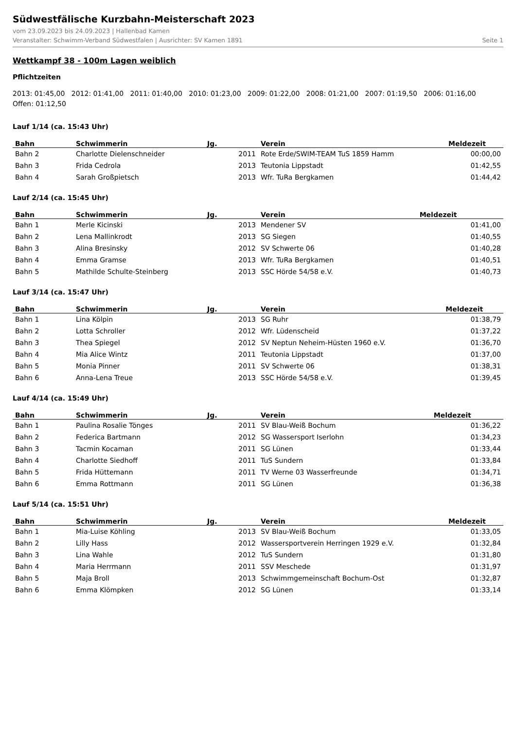Südwestfälische Kurzbahn-Meisterschaft 2023
vom 23.09.2023 bis 24.09.2023 | Hallenbad Kamen
Veranstalter: Schwimm-Verband Südwestfalen | Ausrichter: SV Kamen 1891 Seite 1
Wettkampf 38 - 100m Lagen weiblich
Pflichtzeiten
2013: 01:45,00 2012: 01:41,00 2011: 01:40,00 2010: 01:23,00 2009: 01:22,00 2008: 01:21,00 2007: 01:19,50 2006: 01:16,00
Offen: 01:12,50
Lauf 1/14 (ca. 15:43 Uhr)
| Bahn | Schwimmerin | Jg. | Verein | Meldezeit |
| --- | --- | --- | --- | --- |
| Bahn 2 | Charlotte Dielenschneider | 2011 | Rote Erde/SWIM-TEAM TuS 1859 Hamm | 00:00,00 |
| Bahn 3 | Frida Cedrola | 2013 | Teutonia Lippstadt | 01:42,55 |
| Bahn 4 | Sarah Großpietsch | 2013 | Wfr. TuRa Bergkamen | 01:44,42 |
Lauf 2/14 (ca. 15:45 Uhr)
| Bahn | Schwimmerin | Jg. | Verein | Meldezeit |
| --- | --- | --- | --- | --- |
| Bahn 1 | Merle Kicinski | 2013 | Mendener SV | 01:41,00 |
| Bahn 2 | Lena Mallinkrodt | 2013 | SG Siegen | 01:40,55 |
| Bahn 3 | Alina Bresinsky | 2012 | SV Schwerte 06 | 01:40,28 |
| Bahn 4 | Emma Gramse | 2013 | Wfr. TuRa Bergkamen | 01:40,51 |
| Bahn 5 | Mathilde Schulte-Steinberg | 2013 | SSC Hörde 54/58 e.V. | 01:40,73 |
Lauf 3/14 (ca. 15:47 Uhr)
| Bahn | Schwimmerin | Jg. | Verein | Meldezeit |
| --- | --- | --- | --- | --- |
| Bahn 1 | Lina Kölpin | 2013 | SG Ruhr | 01:38,79 |
| Bahn 2 | Lotta Schroller | 2012 | Wfr. Lüdenscheid | 01:37,22 |
| Bahn 3 | Thea Spiegel | 2012 | SV Neptun Neheim-Hüsten 1960 e.V. | 01:36,70 |
| Bahn 4 | Mia Alice Wintz | 2011 | Teutonia Lippstadt | 01:37,00 |
| Bahn 5 | Monia Pinner | 2011 | SV Schwerte 06 | 01:38,31 |
| Bahn 6 | Anna-Lena Treue | 2013 | SSC Hörde 54/58 e.V. | 01:39,45 |
Lauf 4/14 (ca. 15:49 Uhr)
| Bahn | Schwimmerin | Jg. | Verein | Meldezeit |
| --- | --- | --- | --- | --- |
| Bahn 1 | Paulina Rosalie Tönges | 2011 | SV Blau-Weiß Bochum | 01:36,22 |
| Bahn 2 | Federica Bartmann | 2012 | SG Wassersport Iserlohn | 01:34,23 |
| Bahn 3 | Tacmin Kocaman | 2011 | SG Lünen | 01:33,44 |
| Bahn 4 | Charlotte Siedhoff | 2011 | TuS Sundern | 01:33,84 |
| Bahn 5 | Frida Hüttemann | 2011 | TV Werne 03 Wasserfreunde | 01:34,71 |
| Bahn 6 | Emma Rottmann | 2011 | SG Lünen | 01:36,38 |
Lauf 5/14 (ca. 15:51 Uhr)
| Bahn | Schwimmerin | Jg. | Verein | Meldezeit |
| --- | --- | --- | --- | --- |
| Bahn 1 | Mia-Luise Köhling | 2013 | SV Blau-Weiß Bochum | 01:33,05 |
| Bahn 2 | Lilly Hass | 2012 | Wassersportverein Herringen 1929 e.V. | 01:32,84 |
| Bahn 3 | Lina Wahle | 2012 | TuS Sundern | 01:31,80 |
| Bahn 4 | Maria Herrmann | 2011 | SSV Meschede | 01:31,97 |
| Bahn 5 | Maja Broll | 2013 | Schwimmgemeinschaft Bochum-Ost | 01:32,87 |
| Bahn 6 | Emma Klömpken | 2012 | SG Lünen | 01:33,14 |